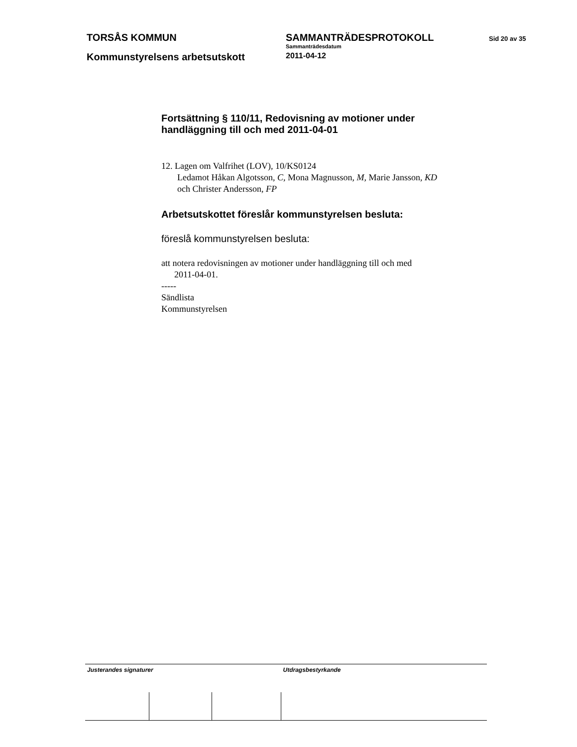TORSÅS KOMMUN SAMMANTRÄDESPROTOKOLL
Sammanträdesdatum
Sid 20 av 35
Kommunstyrelsens arbetsutskott
2011-04-12
Fortsättning § 110/11, Redovisning av motioner under handläggning till och med 2011-04-01
12. Lagen om Valfrihet (LOV), 10/KS0124
Ledamot Håkan Algotsson, C, Mona Magnusson, M, Marie Jansson, KD
och Christer Andersson, FP
Arbetsutskottet föreslår kommunstyrelsen besluta:
föreslå kommunstyrelsen besluta:
att notera redovisningen av motioner under handläggning till och med
2011-04-01.
-----
Sändlista
Kommunstyrelsen
| Justerandes signaturer | | | Utdragsbestyrkande |